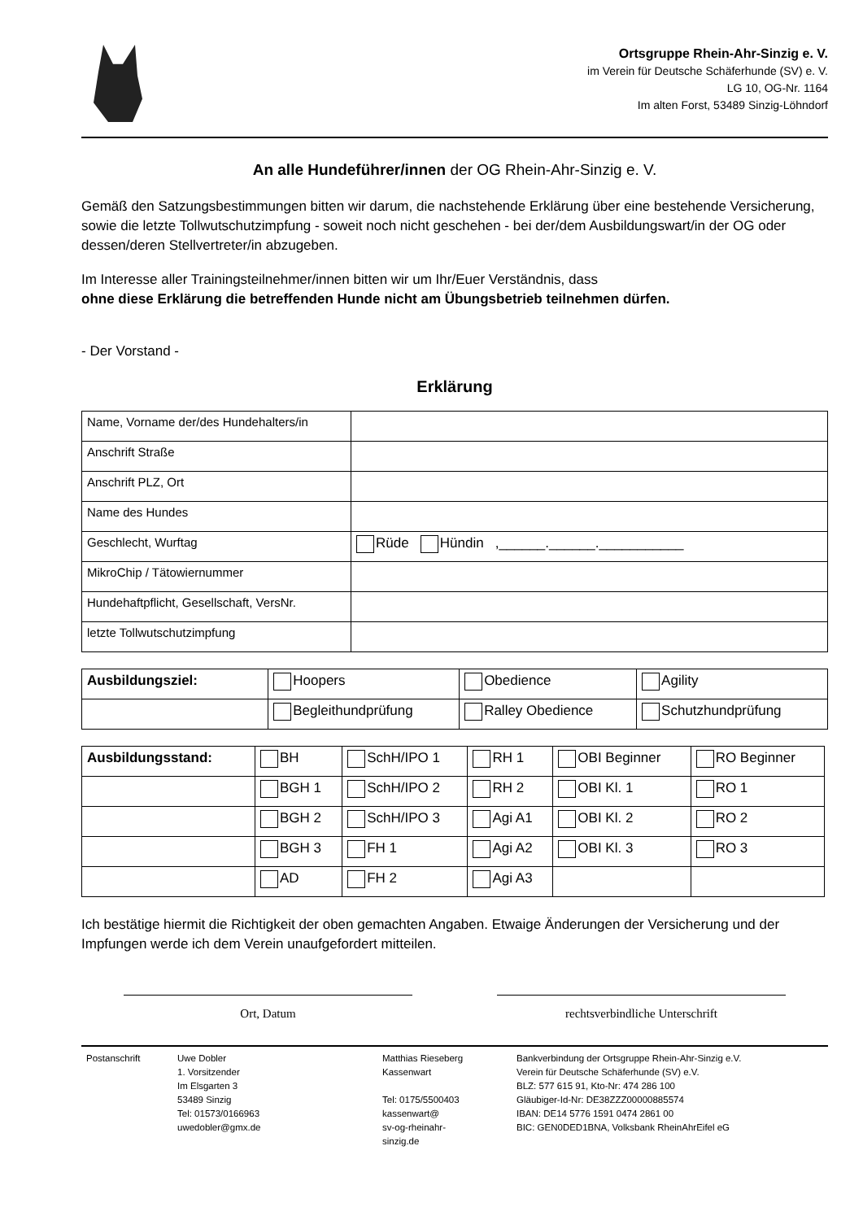Ortsgruppe Rhein-Ahr-Sinzig e. V.
im Verein für Deutsche Schäferhunde (SV) e. V.
LG 10, OG-Nr. 1164
Im alten Forst, 53489 Sinzig-Löhndorf
An alle Hundeführer/innen der OG Rhein-Ahr-Sinzig e. V.
Gemäß den Satzungsbestimmungen bitten wir darum, die nachstehende Erklärung über eine bestehende Versicherung, sowie die letzte Tollwutschutzimpfung - soweit noch nicht geschehen - bei der/dem Ausbildungswart/in der OG oder dessen/deren Stellvertreter/in abzugeben.
Im Interesse aller Trainingsteilnehmer/innen bitten wir um Ihr/Euer Verständnis, dass
ohne diese Erklärung die betreffenden Hunde nicht am Übungsbetrieb teilnehmen dürfen.
- Der Vorstand -
Erklärung
| Name, Vorname der/des Hundehalters/in | |
| Anschrift Straße | |
| Anschrift PLZ, Ort | |
| Name des Hundes | |
| Geschlecht, Wurftag | Rüde Hündin ,______.______.___________ |
| MikroChip / Tätowiernummer | |
| Hundehaftpflicht, Gesellschaft, VersNr. | |
| letzte Tollwutschutzimpfung | |
| Ausbildungsziel: | Hoopers | Obedience | Agility |
| | Begleithundprüfung | Ralley Obedience | Schutzhundprüfung |
| Ausbildungsstand: | BH | SchH/IPO 1 | RH 1 | OBI Beginner | RO Beginner |
| | BGH 1 | SchH/IPO 2 | RH 2 | OBI Kl. 1 | RO 1 |
| | BGH 2 | SchH/IPO 3 | Agi A1 | OBI Kl. 2 | RO 2 |
| | BGH 3 | FH 1 | Agi A2 | OBI Kl. 3 | RO 3 |
| | AD | FH 2 | Agi A3 | | |
Ich bestätige hiermit die Richtigkeit der oben gemachten Angaben. Etwaige Änderungen der Versicherung und der Impfungen werde ich dem Verein unaufgefordert mitteilen.
Ort, Datum rechtsverbindliche Unterschrift
Postanschrift Uwe Dobler
1. Vorsitzender
Im Elsgarten 3
53489 Sinzig
Tel: 01573/0166963
uwedobler@gmx.de
Matthias Rieseberg
Kassenwart
Tel: 0175/5500403
kassenwart@
sv-og-rheinahr-
sinzig.de
Bankverbindung der Ortsgruppe Rhein-Ahr-Sinzig e.V.
Verein für Deutsche Schäferhunde (SV) e.V.
BLZ: 577 615 91, Kto-Nr: 474 286 100
Gläubiger-Id-Nr: DE38ZZZ00000885574
IBAN: DE14 5776 1591 0474 2861 00
BIC: GEN0DED1BNA, Volksbank RheinAhrEifel eG